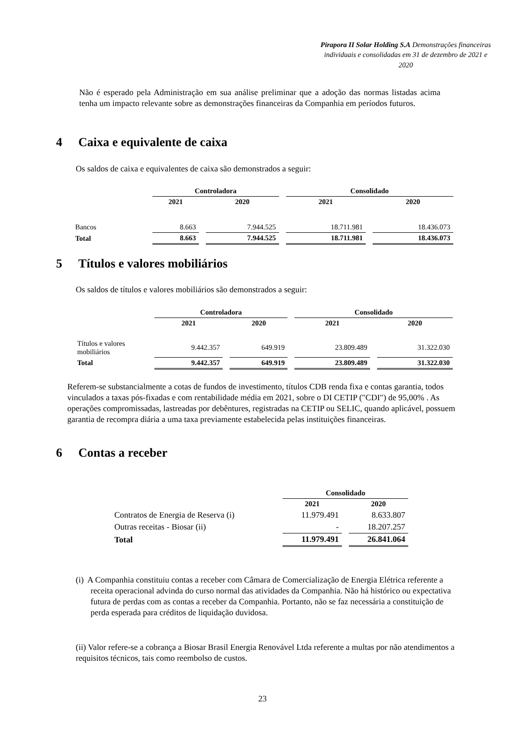Pirapora II Solar Holding S.A Demonstrações financeiras individuais e consolidadas em 31 de dezembro de 2021 e 2020
Não é esperado pela Administração em sua análise preliminar que a adoção das normas listadas acima tenha um impacto relevante sobre as demonstrações financeiras da Companhia em períodos futuros.
4 Caixa e equivalente de caixa
Os saldos de caixa e equivalentes de caixa são demonstrados a seguir:
| | Controladora | | | | Consolidado | | |
| | 2021 | | 2020 | | 2021 | | 2020 |
| Bancos | 8.663 | | 7.944.525 | | 18.711.981 | | 18.436.073 |
| Total | 8.663 | | 7.944.525 | | 18.711.981 | | 18.436.073 |
5 Títulos e valores mobiliários
Os saldos de títulos e valores mobiliários são demonstrados a seguir:
| | Controladora | | | | Consolidado | | |
| | 2021 | | 2020 | | 2021 | | 2020 |
| Títulos e valores mobiliários | 9.442.357 | | 649.919 | | 23.809.489 | | 31.322.030 |
| Total | 9.442.357 | | 649.919 | | 23.809.489 | | 31.322.030 |
Referem-se substancialmente a cotas de fundos de investimento, títulos CDB renda fixa e contas garantia, todos vinculados a taxas pós-fixadas e com rentabilidade média em 2021, sobre o DI CETIP ("CDI") de 95,00% . As operações compromissadas, lastreadas por debêntures, registradas na CETIP ou SELIC, quando aplicável, possuem garantia de recompra diária a uma taxa previamente estabelecida pelas instituições financeiras.
6 Contas a receber
| | Consolidado | | |
| | 2021 | | 2020 |
| Contratos de Energia de Reserva (i) | 11.979.491 | | 8.633.807 |
| Outras receitas - Biosar (ii) | - | | 18.207.257 |
| Total | 11.979.491 | | 26.841.064 |
(i) A Companhia constituiu contas a receber com Câmara de Comercialização de Energia Elétrica referente a receita operacional advinda do curso normal das atividades da Companhia. Não há histórico ou expectativa futura de perdas com as contas a receber da Companhia. Portanto, não se faz necessária a constituição de perda esperada para créditos de liquidação duvidosa.
(ii) Valor refere-se a cobrança a Biosar Brasil Energia Renovável Ltda referente a multas por não atendimentos a requisitos técnicos, tais como reembolso de custos.
23